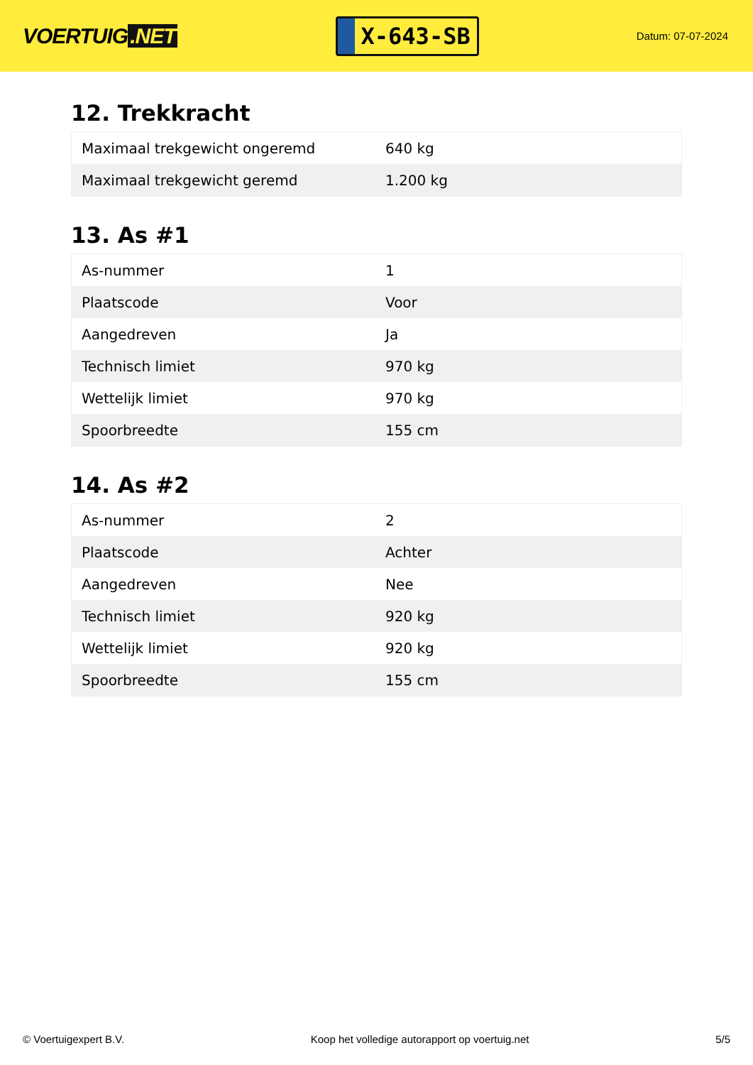VOERTUIG.NET
X-643-SB
Datum: 07-07-2024
12. Trekkracht
| Maximaal trekgewicht ongeremd | 640 kg |
| Maximaal trekgewicht geremd | 1.200 kg |
13. As #1
| As-nummer | 1 |
| Plaatscode | Voor |
| Aangedreven | Ja |
| Technisch limiet | 970 kg |
| Wettelijk limiet | 970 kg |
| Spoorbreedte | 155 cm |
14. As #2
| As-nummer | 2 |
| Plaatscode | Achter |
| Aangedreven | Nee |
| Technisch limiet | 920 kg |
| Wettelijk limiet | 920 kg |
| Spoorbreedte | 155 cm |
© Voertuigexpert B.V. Koop het volledige autorapport op voertuig.net 5/5